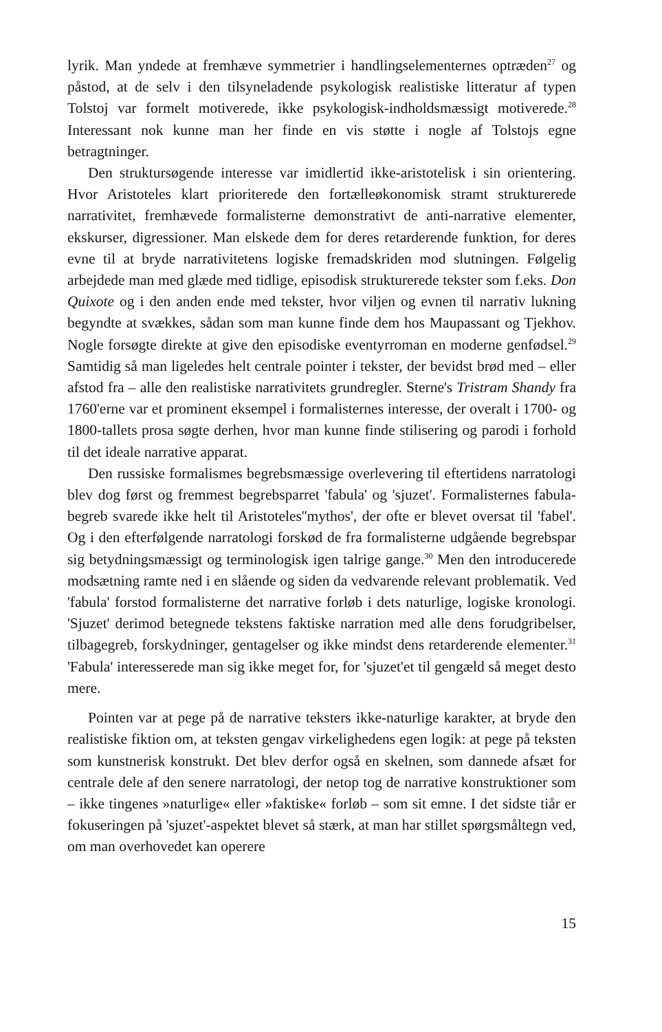lyrik. Man yndede at fremhæve symmetrier i handlingselementernes optræden<sup>27</sup> og påstod, at de selv i den tilsyneladende psykologisk realistiske litteratur af typen Tolstoj var formelt motiverede, ikke psykologisk-indholdsmæssigt motiverede.<sup>28</sup> Interessant nok kunne man her finde en vis støtte i nogle af Tolstojs egne betragtninger.
Den struktursøgende interesse var imidlertid ikke-aristotelisk i sin orientering. Hvor Aristoteles klart prioriterede den fortælleøkonomisk stramt strukturerede narrativitet, fremhævede formalisterne demonstrativt de anti-narrative elementer, ekskurser, digressioner. Man elskede dem for deres retarderende funktion, for deres evne til at bryde narrativitetens logiske fremadskriden mod slutningen. Følgelig arbejdede man med glæde med tidlige, episodisk strukturerede tekster som f.eks. Don Quixote og i den anden ende med tekster, hvor viljen og evnen til narrativ lukning begyndte at svækkes, sådan som man kunne finde dem hos Maupassant og Tjekhov. Nogle forsøgte direkte at give den episodiske eventyrroman en moderne genfødsel.<sup>29</sup> Samtidig så man ligeledes helt centrale pointer i tekster, der bevidst brød med – eller afstod fra – alle den realistiske narrativitets grundregler. Sterne's Tristram Shandy fra 1760'erne var et prominent eksempel i formalisternes interesse, der overalt i 1700- og 1800-tallets prosa søgte derhen, hvor man kunne finde stilisering og parodi i forhold til det ideale narrative apparat.
Den russiske formalismes begrebsmæssige overlevering til eftertidens narratologi blev dog først og fremmest begrebsparret 'fabula' og 'sjuzet'. Formalisternes fabula-begreb svarede ikke helt til Aristoteles''mythos', der ofte er blevet oversat til 'fabel'. Og i den efterfølgende narratologi forskød de fra formalisterne udgående begrebspar sig betydningsmæssigt og terminologisk igen talrige gange.<sup>30</sup> Men den introducerede modsætning ramte ned i en slående og siden da vedvarende relevant problematik. Ved 'fabula' forstod formalisterne det narrative forløb i dets naturlige, logiske kronologi. 'Sjuzet' derimod betegnede tekstens faktiske narration med alle dens forudgribelser, tilbagegreb, forskydninger, gentagelser og ikke mindst dens retarderende elementer.<sup>31</sup> 'Fabula' interesserede man sig ikke meget for, for 'sjuzet'et til gengæld så meget desto mere.
Pointen var at pege på de narrative teksters ikke-naturlige karakter, at bryde den realistiske fiktion om, at teksten gengav virkelighedens egen logik: at pege på teksten som kunstnerisk konstrukt. Det blev derfor også en skelnen, som dannede afsæt for centrale dele af den senere narratologi, der netop tog de narrative konstruktioner som – ikke tingenes »naturlige« eller »faktiske« forløb – som sit emne. I det sidste tiår er fokuseringen på 'sjuzet'-aspektet blevet så stærk, at man har stillet spørgsmåltegn ved, om man overhovedet kan operere
15